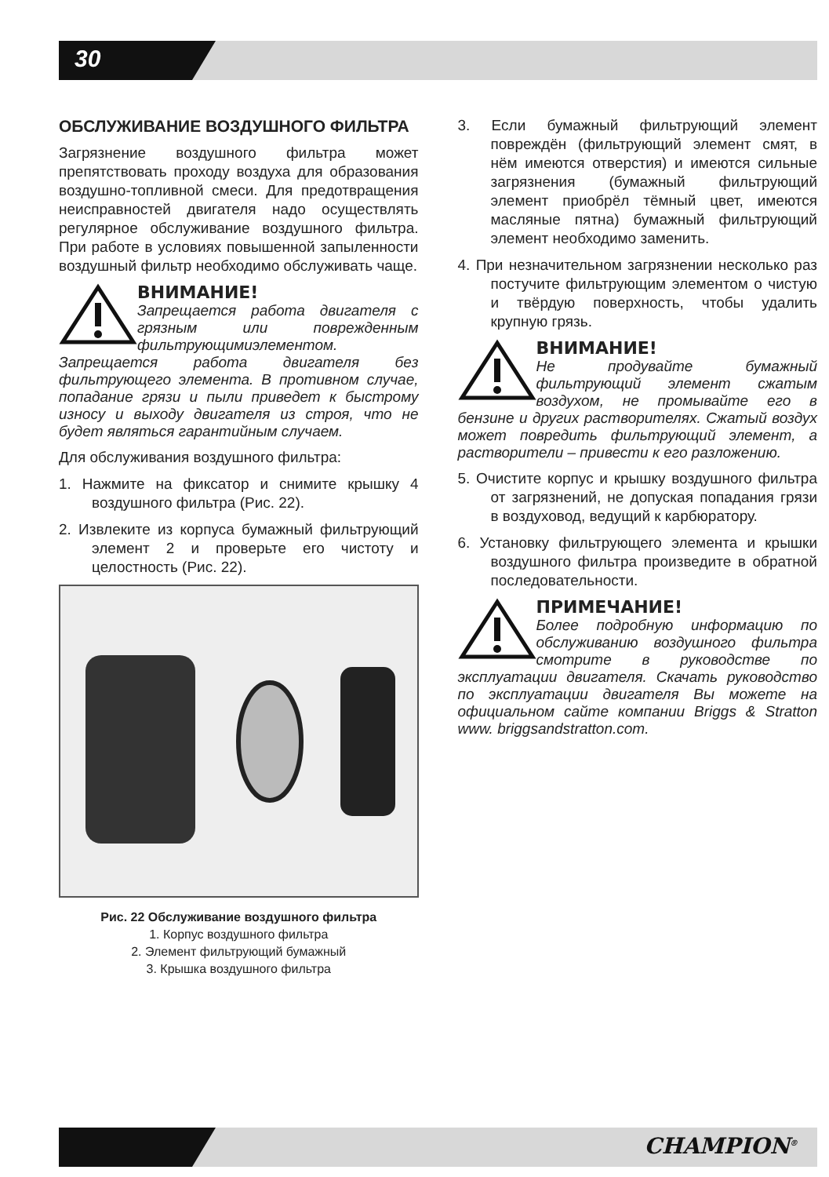30
ОБСЛУЖИВАНИЕ ВОЗДУШНОГО ФИЛЬТРА
Загрязнение воздушного фильтра может препятствовать проходу воздуха для образования воздушно-топливной смеси. Для предотвращения неисправностей двигателя надо осуществлять регулярное обслуживание воздушного фильтра. При работе в условиях повышенной запыленности воздушный фильтр необходимо обслуживать чаще.
ВНИМАНИЕ!
Запрещается работа двигателя с грязным или поврежденным фильтрующимиэлементом. Запрещается работа двигателя без фильтрующего элемента. В противном случае, попадание грязи и пыли приведет к быстрому износу и выходу двигателя из строя, что не будет являться гарантийным случаем.
Для обслуживания воздушного фильтра:
1. Нажмите на фиксатор и снимите крышку 4 воздушного фильтра (Рис. 22).
2. Извлеките из корпуса бумажный фильтрующий элемент 2 и проверьте его чистоту и целостность (Рис. 22).
Рис. 22 Обслуживание воздушного фильтра
1. Корпус воздушного фильтра
2. Элемент фильтрующий бумажный
3. Крышка воздушного фильтра
3. Если бумажный фильтрующий элемент повреждён (фильтрующий элемент смят, в нём имеются отверстия) и имеются сильные загрязнения (бумажный фильтрующий элемент приобрёл тёмный цвет, имеются масляные пятна) бумажный фильтрующий элемент необходимо заменить.
4. При незначительном загрязнении несколько раз постучите фильтрующим элементом о чистую и твёрдую поверхность, чтобы удалить крупную грязь.
ВНИМАНИЕ!
Не продувайте бумажный фильтрующий элемент сжатым воздухом, не промывайте его в бензине и других растворителях. Сжатый воздух может повредить фильтрующий элемент, а растворители – привести к его разложению.
5. Очистите корпус и крышку воздушного фильтра от загрязнений, не допуская попадания грязи в воздуховод, ведущий к карбюратору.
6. Установку фильтрующего элемента и крышки воздушного фильтра произведите в обратной последовательности.
ПРИМЕЧАНИЕ!
Более подробную информацию по обслуживанию воздушного фильтра смотрите в руководстве по эксплуатации двигателя. Скачать руководство по эксплуатации двигателя Вы можете на официальном сайте компании Briggs & Stratton www. briggsandstratton.com.
CHAMPION<sup>®</sup>